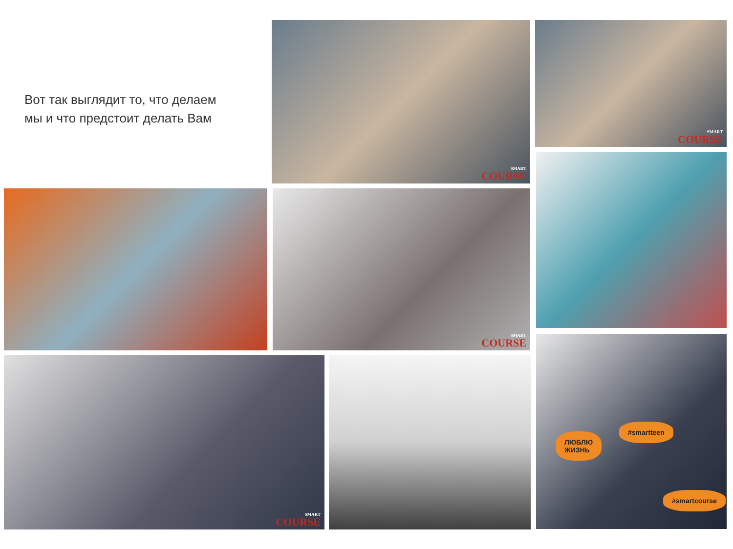Вот так выглядит то, что делаем
мы и что предстоит делать Вам
SMART
COURSE
SMART
COURSE
SMART
COURSE
SMART
COURSE
ЛЮБЛЮ
ЖИЗНЬ
#smartteen
#smartcourse